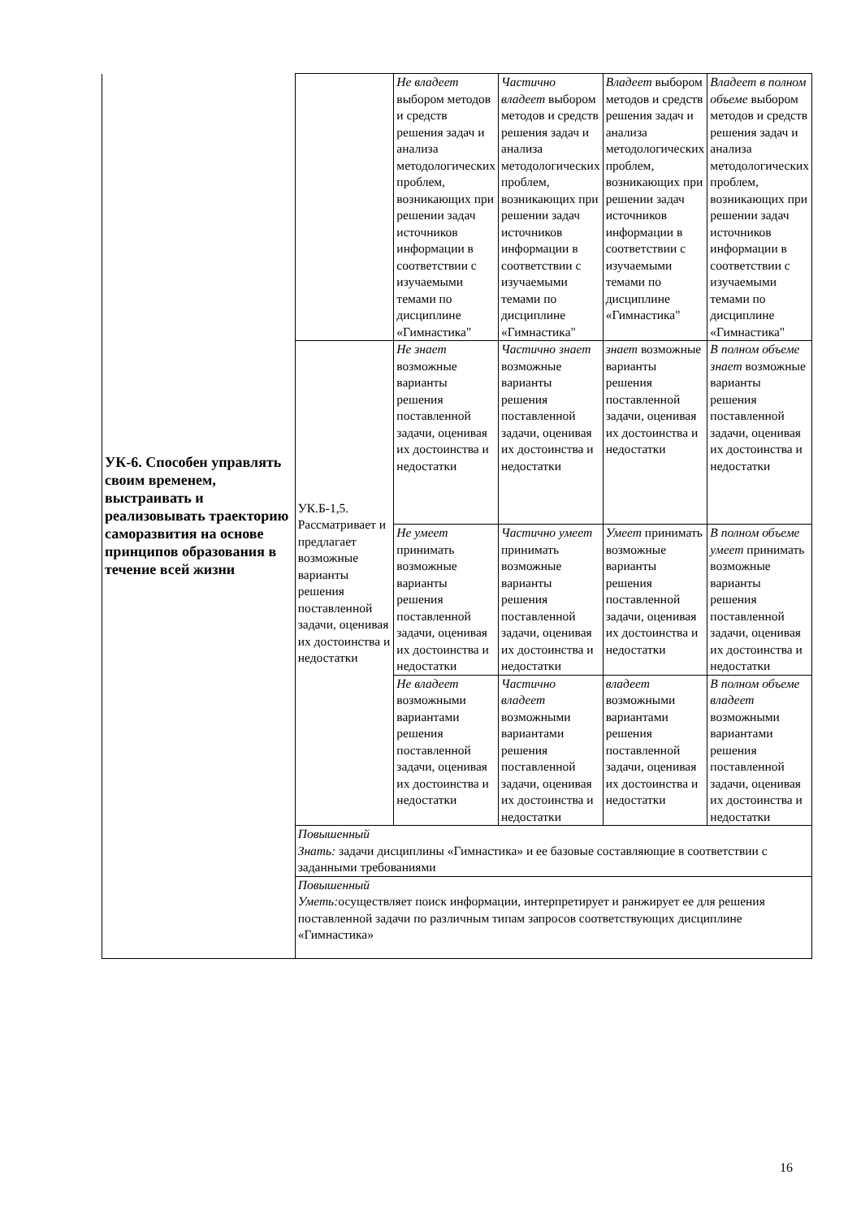| УК-6. Способен управлять своим временем, выстраивать и реализовывать траекторию саморазвития на основе принципов образования в течение всей жизни | | Не владеет выбором методов и средств решения задач и анализа методологических проблем, возникающих при решении задач источников информации в соответствии с изучаемыми темами по дисциплине «Гимнастика" | Частично владеет выбором методов и средств решения задач и анализа методологических проблем, возникающих при решении задач источников информации в соответствии с изучаемыми темами по дисциплине «Гимнастика" | Владеет выбором методов и средств решения задач и анализа методологических проблем, возникающих при решении задач источников информации в соответствии с изучаемыми темами по дисциплине «Гимнастика" | Владеет в полном объеме выбором методов и средств решения задач и анализа методологических проблем, возникающих при решении задач источников информации в соответствии с изучаемыми темами по дисциплине «Гимнастика" |
| | УК.Б-1,5. Рассматривает и предлагает возможные варианты решения поставленной задачи, оценивая их достоинства и недостатки | Не знает возможные варианты решения поставленной задачи, оценивая их достоинства и недостатки | Частично знает возможные варианты решения поставленной задачи, оценивая их достоинства и недостатки | знает возможные варианты решения поставленной задачи, оценивая их достоинства и недостатки | В полном объеме знает возможные варианты решения поставленной задачи, оценивая их достоинства и недостатки |
| | | Не умеет принимать возможные варианты решения поставленной задачи, оценивая их достоинства и недостатки | Частично умеет принимать возможные варианты решения поставленной задачи, оценивая их достоинства и недостатки | Умеет принимать возможные варианты решения поставленной задачи, оценивая их достоинства и недостатки | В полном объеме умеет принимать возможные варианты решения поставленной задачи, оценивая их достоинства и недостатки |
| | | Не владеет возможными вариантами решения поставленной задачи, оценивая их достоинства и недостатки | Частично владеет возможными вариантами решения поставленной задачи, оценивая их достоинства и недостатки | владеет возможными вариантами решения поставленной задачи, оценивая их достоинства и недостатки | В полном объеме владеет возможными вариантами решения поставленной задачи, оценивая их достоинства и недостатки |
| | Повышенный Знать: задачи дисциплины «Гимнастика» и ее базовые составляющие в соответствии с заданными требованиями | | | | |
| | Повышенный Уметь: осуществляет поиск информации, интерпретирует и ранжирует ее для решения поставленной задачи по различным типам запросов соответствующих дисциплине «Гимнастика» | | | | |
16